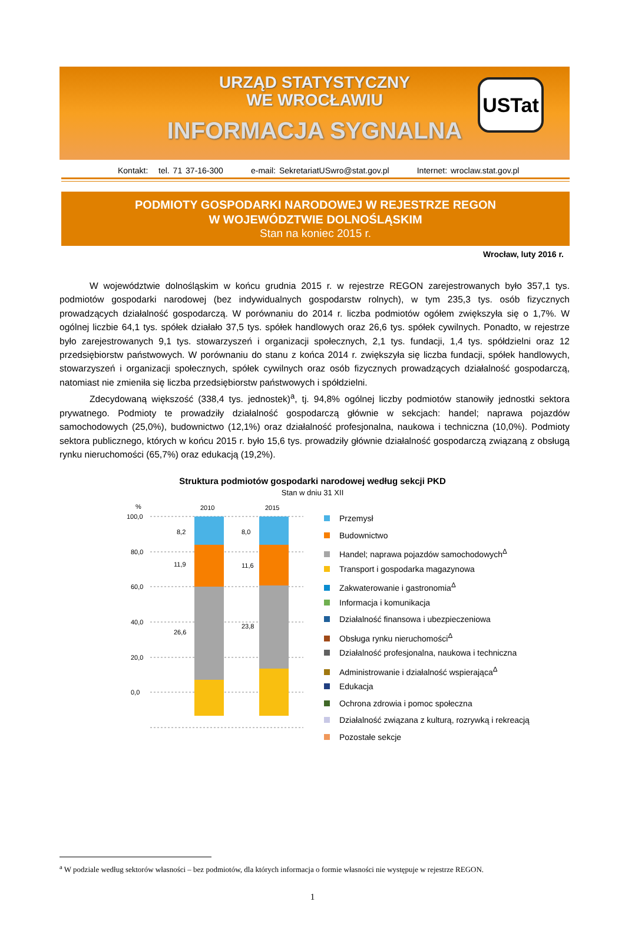URZĄD STATYSTYCZNY
WE WROCŁAWIU
INFORMACJA SYGNALNA
USTat
Kontakt: tel. 71 37-16-300 e-mail: SekretariatUSwro@stat.gov.pl Internet: wroclaw.stat.gov.pl
PODMIOTY GOSPODARKI NARODOWEJ W REJESTRZE REGON
W WOJEWÓDZTWIE DOLNOŚLĄSKIM
Stan na koniec 2015 r.
Wrocław, luty 2016 r.
W województwie dolnośląskim w końcu grudnia 2015 r. w rejestrze REGON zarejestrowanych było 357,1 tys. podmiotów gospodarki narodowej (bez indywidualnych gospodarstw rolnych), w tym 235,3 tys. osób fizycznych prowadzących działalność gospodarczą. W porównaniu do 2014 r. liczba podmiotów ogółem zwiększyła się o 1,7%. W ogólnej liczbie 64,1 tys. spółek działało 37,5 tys. spółek handlowych oraz 26,6 tys. spółek cywilnych. Ponadto, w rejestrze było zarejestrowanych 9,1 tys. stowarzyszeń i organizacji społecznych, 2,1 tys. fundacji, 1,4 tys. spółdzielni oraz 12 przedsiębiorstw państwowych. W porównaniu do stanu z końca 2014 r. zwiększyła się liczba fundacji, spółek handlowych, stowarzyszeń i organizacji społecznych, spółek cywilnych oraz osób fizycznych prowadzących działalność gospodarczą, natomiast nie zmieniła się liczba przedsiębiorstw państwowych i spółdzielni.
Zdecydowaną większość (338,4 tys. jednostek)<sup>a</sup>, tj. 94,8% ogólnej liczby podmiotów stanowiły jednostki sektora prywatnego. Podmioty te prowadziły działalność gospodarczą głównie w sekcjach: handel; naprawa pojazdów samochodowych (25,0%), budownictwo (12,1%) oraz działalność profesjonalna, naukowa i techniczna (10,0%). Podmioty sektora publicznego, których w końcu 2015 r. było 15,6 tys. prowadziły głównie działalność gospodarczą związaną z obsługą rynku nieruchomości (65,7%) oraz edukacją (19,2%).
Struktura podmiotów gospodarki narodowej według sekcji PKD
Stan w dniu 31 XII
%
2010
2015
100,0
80,0
60,0
40,0
20,0
0,0
8,2
11,9
26,6
8,0
11,6
23,8
Przemysł
Budownictwo
Handel; naprawa pojazdów samochodowych<sup>Δ</sup>
Transport i gospodarka magazynowa
Zakwaterowanie i gastronomia<sup>Δ</sup>
Informacja i komunikacja
Działalność finansowa i ubezpieczeniowa
Obsługa rynku nieruchomości<sup>Δ</sup>
Działalność profesjonalna, naukowa i techniczna
Administrowanie i działalność wspierająca<sup>Δ</sup>
Edukacja
Ochrona zdrowia i pomoc społeczna
Działalność związana z kulturą, rozrywką i rekreacją
Pozostałe sekcje
<sup>a</sup> W podziale według sektorów własności – bez podmiotów, dla których informacja o formie własności nie występuje w rejestrze REGON.
1